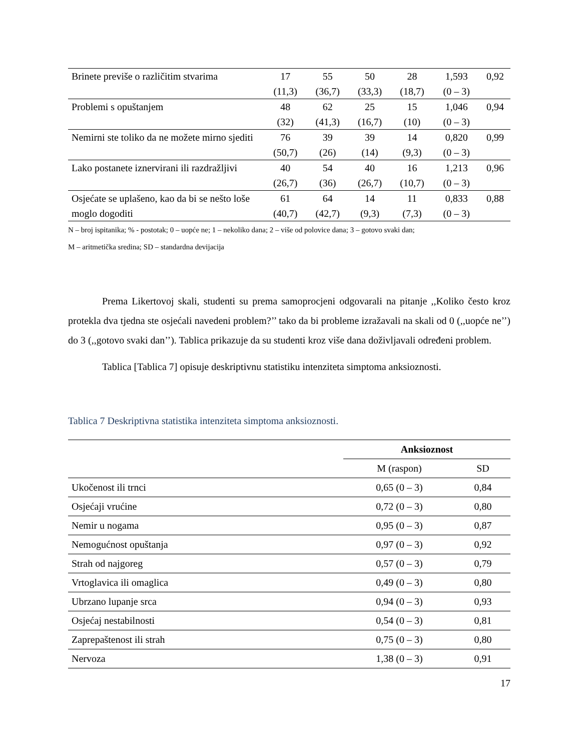| Brinete previše o različitim stvarima | 17 (11,3) | 55 (36,7) | 50 (33,3) | 28 (18,7) | 1,593 (0 – 3) | 0,92 |
| Problemi s opuštanjem | 48 (32) | 62 (41,3) | 25 (16,7) | 15 (10) | 1,046 (0 – 3) | 0,94 |
| Nemirni ste toliko da ne možete mirno sjediti | 76 (50,7) | 39 (26) | 39 (14) | 14 (9,3) | 0,820 (0 – 3) | 0,99 |
| Lako postanete iznervirani ili razdražljivi | 40 (26,7) | 54 (36) | 40 (26,7) | 16 (10,7) | 1,213 (0 – 3) | 0,96 |
| Osjećate se uplašeno, kao da bi se nešto loše moglo dogoditi | 61 (40,7) | 64 (42,7) | 14 (9,3) | 11 (7,3) | 0,833 (0 – 3) | 0,88 |
N – broj ispitanika; % - postotak; 0 – uopće ne; 1 – nekoliko dana; 2 – više od polovice dana; 3 – gotovo svaki dan;
M – aritmetička sredina; SD – standardna devijacija
Prema Likertovoj skali, studenti su prema samoprocjeni odgovarali na pitanje ,,Koliko često kroz protekla dva tjedna ste osjećali navedeni problem?’’ tako da bi probleme izražavali na skali od 0 (,,uopće ne’’) do 3 (,,gotovo svaki dan’’). Tablica prikazuje da su studenti kroz više dana doživljavali određeni problem.
Tablica [Tablica 7] opisuje deskriptivnu statistiku intenziteta simptoma anksioznosti.
Tablica 7 Deskriptivna statistika intenziteta simptoma anksioznosti.
| | Anksioznost | |
| | M (raspon) | SD |
| Ukočenost ili trnci | 0,65 (0 – 3) | 0,84 |
| Osjećaji vrućine | 0,72 (0 – 3) | 0,80 |
| Nemir u nogama | 0,95 (0 – 3) | 0,87 |
| Nemogućnost opuštanja | 0,97 (0 – 3) | 0,92 |
| Strah od najgoreg | 0,57 (0 – 3) | 0,79 |
| Vrtoglavica ili omaglica | 0,49 (0 – 3) | 0,80 |
| Ubrzano lupanje srca | 0,94 (0 – 3) | 0,93 |
| Osjećaj nestabilnosti | 0,54 (0 – 3) | 0,81 |
| Zaprepaštenost ili strah | 0,75 (0 – 3) | 0,80 |
| Nervoza | 1,38 (0 – 3) | 0,91 |
17